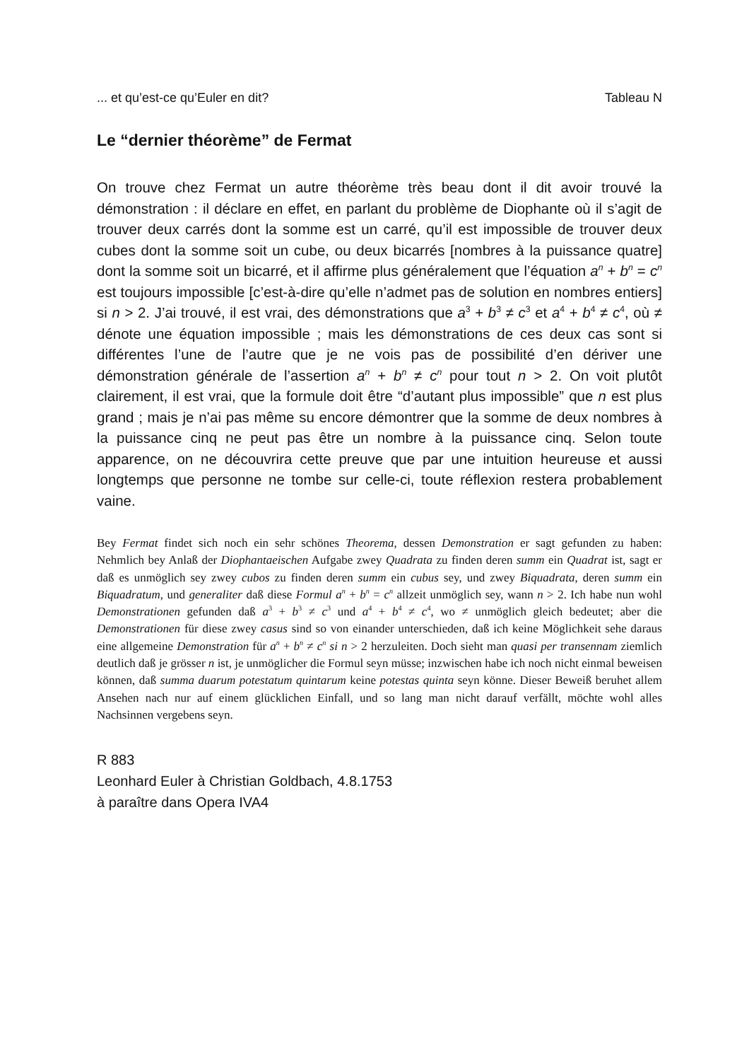... et qu’est-ce qu’Euler en dit? Tableau N
Le “dernier théorème” de Fermat
On trouve chez Fermat un autre théorème très beau dont il dit avoir trouvé la démonstration : il déclare en effet, en parlant du problème de Diophante où il s’agit de trouver deux carrés dont la somme est un carré, qu’il est impossible de trouver deux cubes dont la somme soit un cube, ou deux bicarrés [nombres à la puissance quatre] dont la somme soit un bicarré, et il affirme plus généralement que l’équation a<sup>n</sup> + b<sup>n</sup> = c<sup>n</sup> est toujours impossible [c’est-à-dire qu’elle n’admet pas de solution en nombres entiers] si n > 2. J’ai trouvé, il est vrai, des démonstrations que a<sup>3</sup> + b<sup>3</sup> ≠ c<sup>3</sup> et a<sup>4</sup> + b<sup>4</sup> ≠ c<sup>4</sup>, où ≠ dénote une équation impossible ; mais les démonstrations de ces deux cas sont si différentes l’une de l’autre que je ne vois pas de possibilité d’en dériver une démonstration générale de l’assertion a<sup>n</sup> + b<sup>n</sup> ≠ c<sup>n</sup> pour tout n > 2. On voit plutôt clairement, il est vrai, que la formule doit être “d’autant plus impossible” que n est plus grand ; mais je n’ai pas même su encore démontrer que la somme de deux nombres à la puissance cinq ne peut pas être un nombre à la puissance cinq. Selon toute apparence, on ne découvrira cette preuve que par une intuition heureuse et aussi longtemps que personne ne tombe sur celle-ci, toute réflexion restera probablement vaine.
Bey Fermat findet sich noch ein sehr schönes Theorema, dessen Demonstration er sagt gefunden zu haben: Nehmlich bey Anlaß der Diophantaeischen Aufgabe zwey Quadrata zu finden deren summ ein Quadrat ist, sagt er daß es unmöglich sey zwey cubos zu finden deren summ ein cubus sey, und zwey Biquadrata, deren summ ein Biquadratum, und generaliter daß diese Formul a<sup>n</sup> + b<sup>n</sup> = c<sup>n</sup> allzeit unmöglich sey, wann n > 2. Ich habe nun wohl Demonstrationen gefunden daß a<sup>3</sup> + b<sup>3</sup> ≠ c<sup>3</sup> und a<sup>4</sup> + b<sup>4</sup> ≠ c<sup>4</sup>, wo ≠ unmöglich gleich bedeutet; aber die Demonstrationen für diese zwey casus sind so von einander unterschieden, daß ich keine Möglichkeit sehe daraus eine allgemeine Demonstration für a<sup>n</sup> + b<sup>n</sup> ≠ c<sup>n</sup> si n > 2 herzuleiten. Doch sieht man quasi per transennam ziemlich deutlich daß je grösser n ist, je unmöglicher die Formul seyn müsse; inzwischen habe ich noch nicht einmal beweisen können, daß summa duarum potestatum quintarum keine potestas quinta seyn könne. Dieser Beweiß beruhet allem Ansehen nach nur auf einem glücklichen Einfall, und so lang man nicht darauf verfällt, möchte wohl alles Nachsinnen vergebens seyn.
R 883
Leonhard Euler à Christian Goldbach, 4.8.1753
à paraître dans Opera IVA4